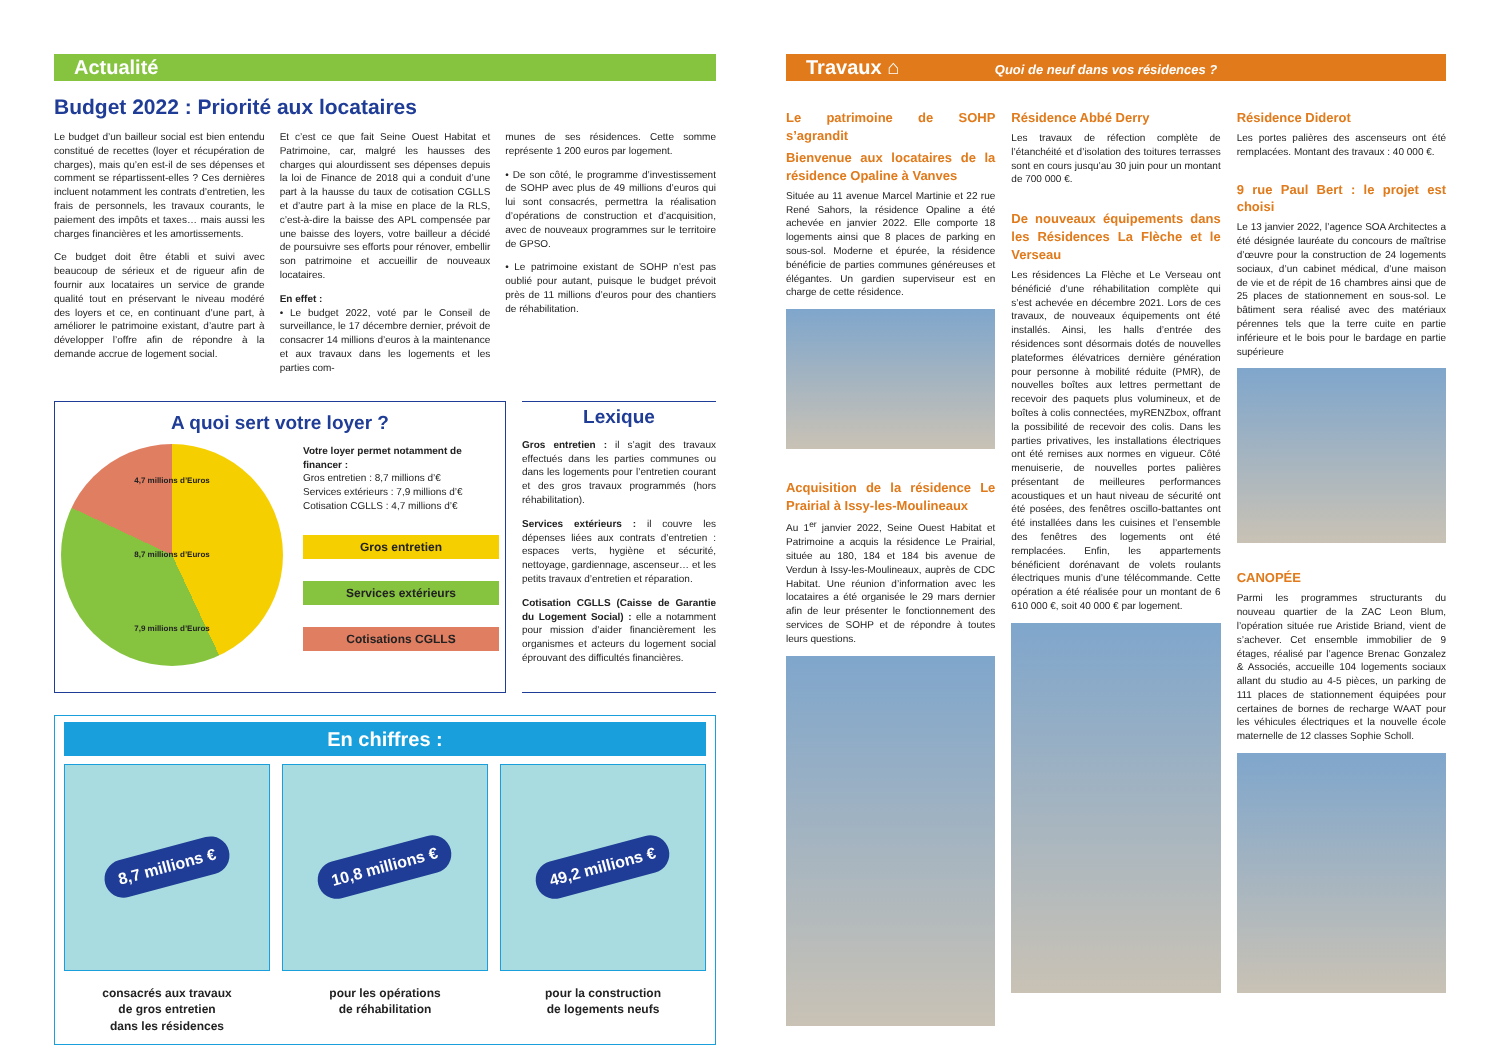Actualité
Budget 2022 : Priorité aux locataires
Le budget d’un bailleur social est bien entendu constitué de recettes (loyer et récupération de charges), mais qu’en est-il de ses dépenses et comment se répartissent-elles ? Ces dernières incluent notamment les contrats d’entretien, les frais de personnels, les travaux courants, le paiement des impôts et taxes… mais aussi les charges financières et les amortissements.
Ce budget doit être établi et suivi avec beaucoup de sérieux et de rigueur afin de fournir aux locataires un service de grande qualité tout en préservant le niveau modéré des loyers et ce, en continuant d’une part, à améliorer le patrimoine existant, d’autre part à développer l’offre afin de répondre à la demande accrue de logement social.
Et c’est ce que fait Seine Ouest Habitat et Patrimoine, car, malgré les hausses des charges qui alourdissent ses dépenses depuis la loi de Finance de 2018 qui a conduit d’une part à la hausse du taux de cotisation CGLLS et d’autre part à la mise en place de la RLS, c’est-à-dire la baisse des APL compensée par une baisse des loyers, votre bailleur a décidé de poursuivre ses efforts pour rénover, embellir son patrimoine et accueillir de nouveaux locataires.
En effet :
• Le budget 2022, voté par le Conseil de surveillance, le 17 décembre dernier, prévoit de consacrer 14 millions d’euros à la maintenance et aux travaux dans les logements et les parties com-
munes de ses résidences. Cette somme représente 1 200 euros par logement.
• De son côté, le programme d’investissement de SOHP avec plus de 49 millions d’euros qui lui sont consacrés, permettra la réalisation d’opérations de construction et d’acquisition, avec de nouveaux programmes sur le territoire de GPSO.
• Le patrimoine existant de SOHP n’est pas oublié pour autant, puisque le budget prévoit près de 11 millions d’euros pour des chantiers de réhabilitation.
A quoi sert votre loyer ?
4,7 millions d’Euros
8,7 millions d’Euros
7,9 millions d’Euros
Votre loyer permet notamment de financer :
Gros entretien : 8,7 millions d’€
Services extérieurs : 7,9 millions d’€
Cotisation CGLLS : 4,7 millions d’€
Gros entretien
Services extérieurs
Cotisations CGLLS
Lexique
Gros entretien : il s’agit des travaux effectués dans les parties communes ou dans les logements pour l’entretien courant et des gros travaux programmés (hors réhabilitation).
Services extérieurs : il couvre les dépenses liées aux contrats d’entretien : espaces verts, hygiène et sécurité, nettoyage, gardiennage, ascenseur… et les petits travaux d’entretien et réparation.
Cotisation CGLLS (Caisse de Garantie du Logement Social) : elle a notamment pour mission d’aider financièrement les organismes et acteurs du logement social éprouvant des difficultés financières.
En chiffres :
8,7 millions €
consacrés aux travaux
de gros entretien
dans les résidences
10,8 millions €
pour les opérations
de réhabilitation
49,2 millions €
pour la construction
de logements neufs
Travaux ⌂ Quoi de neuf dans vos résidences ?
Le patrimoine de SOHP s’agrandit
Bienvenue aux locataires de la résidence Opaline à Vanves
Située au 11 avenue Marcel Martinie et 22 rue René Sahors, la résidence Opaline a été achevée en janvier 2022. Elle comporte 18 logements ainsi que 8 places de parking en sous-sol. Moderne et épurée, la résidence bénéficie de parties communes généreuses et élégantes. Un gardien superviseur est en charge de cette résidence.
Acquisition de la résidence Le Prairial à Issy-les-Moulineaux
Au 1<sup>er</sup> janvier 2022, Seine Ouest Habitat et Patrimoine a acquis la résidence Le Prairial, située au 180, 184 et 184 bis avenue de Verdun à Issy-les-Moulineaux, auprès de CDC Habitat. Une réunion d’information avec les locataires a été organisée le 29 mars dernier afin de leur présenter le fonctionnement des services de SOHP et de répondre à toutes leurs questions.
Résidence Abbé Derry
Les travaux de réfection complète de l’étanchéité et d’isolation des toitures terrasses sont en cours jusqu’au 30 juin pour un montant de 700 000 €.
De nouveaux équipements dans les Résidences La Flèche et le Verseau
Les résidences La Flèche et Le Verseau ont bénéficié d’une réhabilitation complète qui s’est achevée en décembre 2021. Lors de ces travaux, de nouveaux équipements ont été installés. Ainsi, les halls d’entrée des résidences sont désormais dotés de nouvelles plateformes élévatrices dernière génération pour personne à mobilité réduite (PMR), de nouvelles boîtes aux lettres permettant de recevoir des paquets plus volumineux, et de boîtes à colis connectées, myRENZbox, offrant la possibilité de recevoir des colis. Dans les parties privatives, les installations électriques ont été remises aux normes en vigueur. Côté menuiserie, de nouvelles portes palières présentant de meilleures performances acoustiques et un haut niveau de sécurité ont été posées, des fenêtres oscillo-battantes ont été installées dans les cuisines et l’ensemble des fenêtres des logements ont été remplacées. Enfin, les appartements bénéficient dorénavant de volets roulants électriques munis d’une télécommande. Cette opération a été réalisée pour un montant de 6 610 000 €, soit 40 000 € par logement.
Résidence Diderot
Les portes palières des ascenseurs ont été remplacées. Montant des travaux : 40 000 €.
9 rue Paul Bert : le projet est choisi
Le 13 janvier 2022, l’agence SOA Architectes a été désignée lauréate du concours de maîtrise d’œuvre pour la construction de 24 logements sociaux, d’un cabinet médical, d’une maison de vie et de répit de 16 chambres ainsi que de 25 places de stationnement en sous-sol. Le bâtiment sera réalisé avec des matériaux pérennes tels que la terre cuite en partie inférieure et le bois pour le bardage en partie supérieure
CANOPÉE
Parmi les programmes structurants du nouveau quartier de la ZAC Leon Blum, l’opération située rue Aristide Briand, vient de s’achever. Cet ensemble immobilier de 9 étages, réalisé par l’agence Brenac Gonzalez & Associés, accueille 104 logements sociaux allant du studio au 4-5 pièces, un parking de 111 places de stationnement équipées pour certaines de bornes de recharge WAAT pour les véhicules électriques et la nouvelle école maternelle de 12 classes Sophie Scholl.